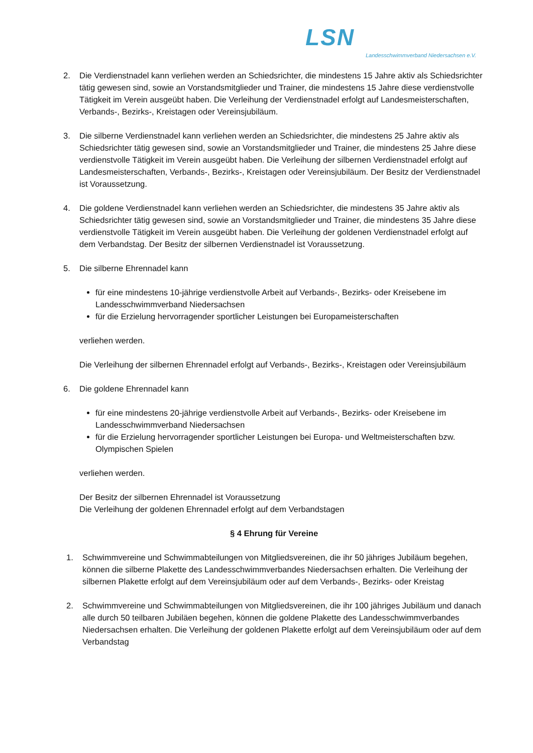LSN Landesschwimmverband Niedersachsen e.V.
2. Die Verdienstnadel kann verliehen werden an Schiedsrichter, die mindestens 15 Jahre aktiv als Schiedsrichter tätig gewesen sind, sowie an Vorstandsmitglieder und Trainer, die mindestens 15 Jahre diese verdienstvolle Tätigkeit im Verein ausgeübt haben. Die Verleihung der Verdienstnadel erfolgt auf Landesmeisterschaften, Verbands-, Bezirks-, Kreistagen oder Vereinsjubiläum.
3. Die silberne Verdienstnadel kann verliehen werden an Schiedsrichter, die mindestens 25 Jahre aktiv als Schiedsrichter tätig gewesen sind, sowie an Vorstandsmitglieder und Trainer, die mindestens 25 Jahre diese verdienstvolle Tätigkeit im Verein ausgeübt haben. Die Verleihung der silbernen Verdienstnadel erfolgt auf Landesmeisterschaften, Verbands-, Bezirks-, Kreistagen oder Vereinsjubiläum. Der Besitz der Verdienstnadel ist Voraussetzung.
4. Die goldene Verdienstnadel kann verliehen werden an Schiedsrichter, die mindestens 35 Jahre aktiv als Schiedsrichter tätig gewesen sind, sowie an Vorstandsmitglieder und Trainer, die mindestens 35 Jahre diese verdienstvolle Tätigkeit im Verein ausgeübt haben. Die Verleihung der goldenen Verdienstnadel erfolgt auf dem Verbandstag. Der Besitz der silbernen Verdienstnadel ist Voraussetzung.
5. Die silberne Ehrennadel kann
für eine mindestens 10-jährige verdienstvolle Arbeit auf Verbands-, Bezirks- oder Kreisebene im Landesschwimmverband Niedersachsen
für die Erzielung hervorragender sportlicher Leistungen bei Europameisterschaften
verliehen werden.
Die Verleihung der silbernen Ehrennadel erfolgt auf Verbands-, Bezirks-, Kreistagen oder Vereinsjubiläum
6. Die goldene Ehrennadel kann
für eine mindestens 20-jährige verdienstvolle Arbeit auf Verbands-, Bezirks- oder Kreisebene im Landesschwimmverband Niedersachsen
für die Erzielung hervorragender sportlicher Leistungen bei Europa- und Weltmeisterschaften bzw. Olympischen Spielen
verliehen werden.
Der Besitz der silbernen Ehrennadel ist Voraussetzung
Die Verleihung der goldenen Ehrennadel erfolgt auf dem Verbandstagen
§ 4 Ehrung für Vereine
1. Schwimmvereine und Schwimmabteilungen von Mitgliedsvereinen, die ihr 50 jähriges Jubiläum begehen, können die silberne Plakette des Landesschwimmverbandes Niedersachsen erhalten. Die Verleihung der silbernen Plakette erfolgt auf dem Vereinsjubiläum oder auf dem Verbands-, Bezirks- oder Kreistag
2. Schwimmvereine und Schwimmabteilungen von Mitgliedsvereinen, die ihr 100 jähriges Jubiläum und danach alle durch 50 teilbaren Jubiläen begehen, können die goldene Plakette des Landesschwimmverbandes Niedersachsen erhalten. Die Verleihung der goldenen Plakette erfolgt auf dem Vereinsjubiläum oder auf dem Verbandstag